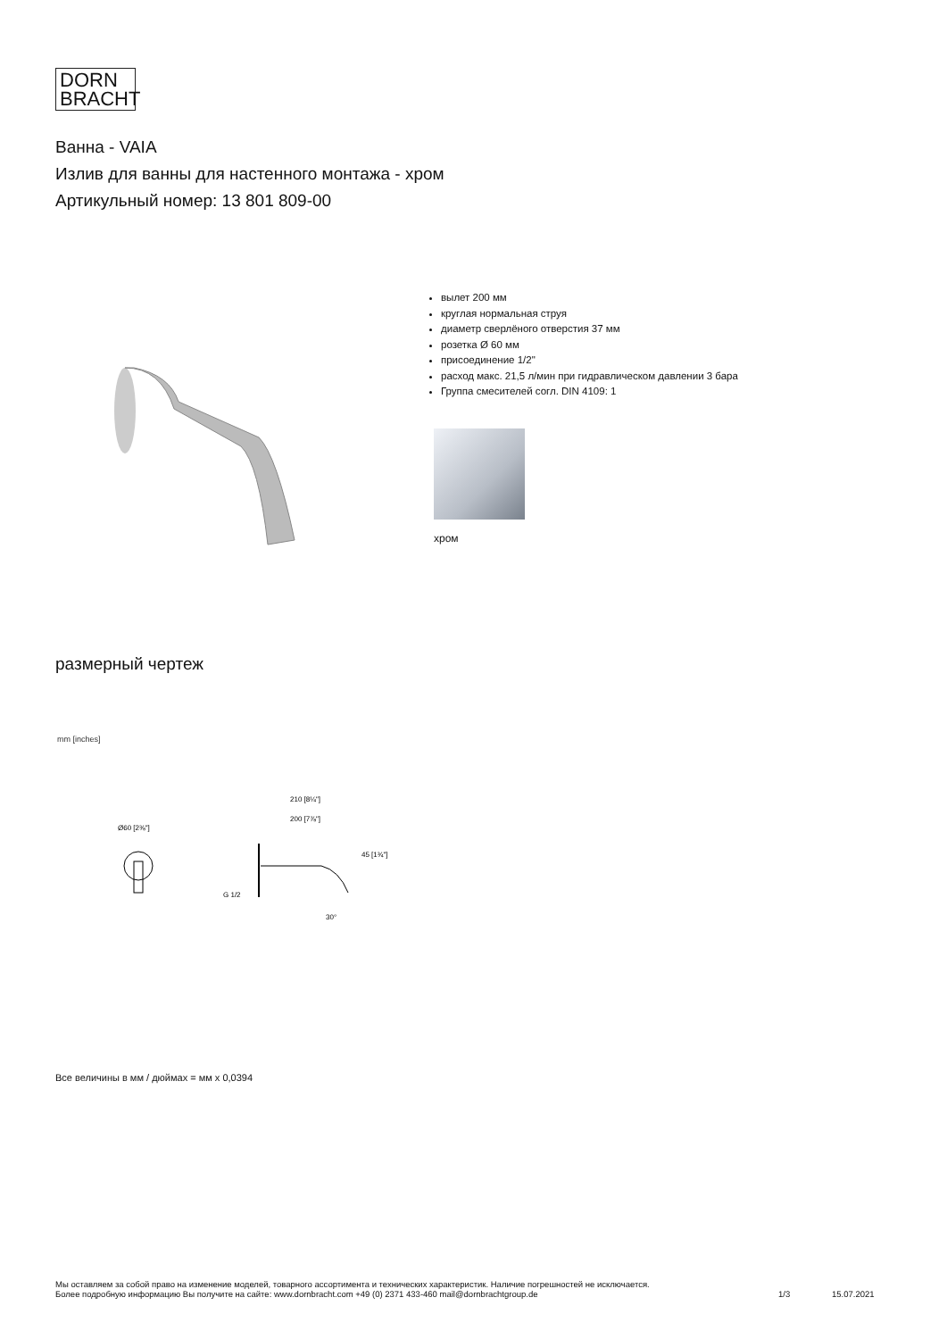DORN
BRACHT
Ванна - VAIA
Излив для ванны для настенного монтажа - хром
Артикульный номер: 13 801 809-00
вылет 200 мм
круглая нормальная струя
диаметр сверлёного отверстия 37 мм
розетка Ø 60 мм
присоединение 1/2"
расход макс. 21,5 л/мин при гидравлическом давлении 3 бара
Группа смесителей согл. DIN 4109: 1
хром
размерный чертеж
mm [inches]
Ø60 [2⅜"]
210 [8¼"]
200 [7⅞"]
45 [1¾"]
G 1/2
30°
Все величины в мм / дюймах = мм x 0,0394
Мы оставляем за собой право на изменение моделей, товарного ассортимента и технических характеристик. Наличие погрешностей не исключается.
Более подробную информацию Вы получите на сайте: www.dornbracht.com +49 (0) 2371 433-460 mail@dornbrachtgroup.de
1/3 15.07.2021